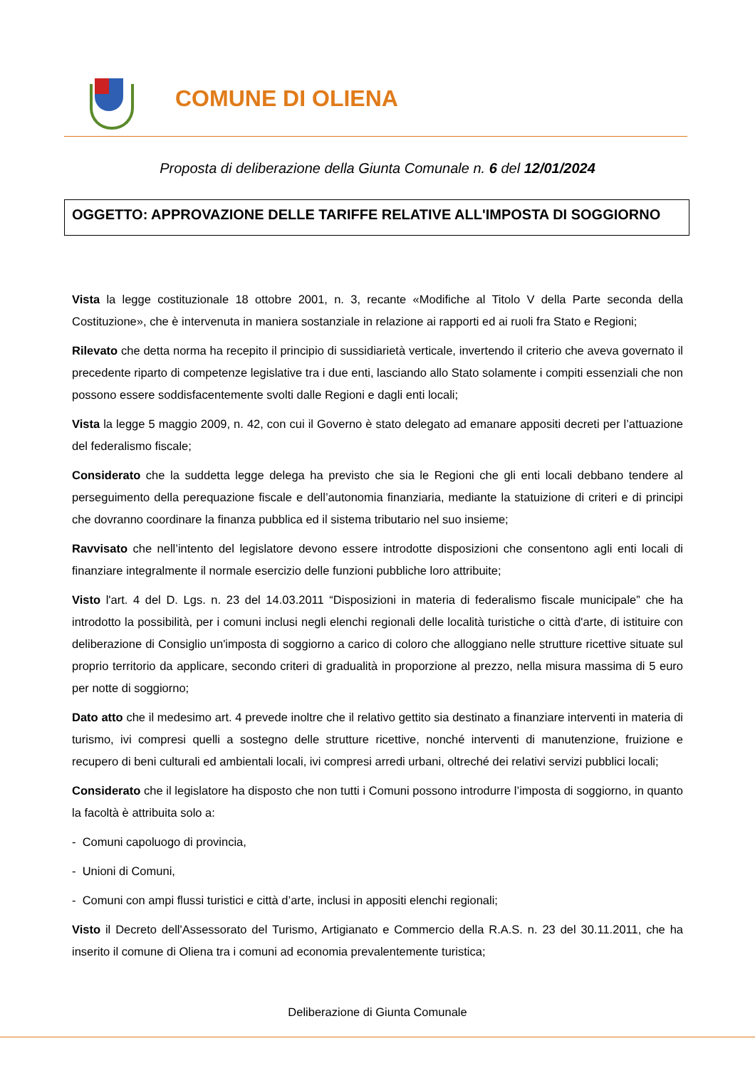COMUNE DI OLIENA
Proposta di deliberazione della Giunta Comunale n. 6 del 12/01/2024
OGGETTO: APPROVAZIONE DELLE TARIFFE RELATIVE ALL'IMPOSTA DI SOGGIORNO
Vista la legge costituzionale 18 ottobre 2001, n. 3, recante «Modifiche al Titolo V della Parte seconda della Costituzione», che è intervenuta in maniera sostanziale in relazione ai rapporti ed ai ruoli fra Stato e Regioni;
Rilevato che detta norma ha recepito il principio di sussidiarietà verticale, invertendo il criterio che aveva governato il precedente riparto di competenze legislative tra i due enti, lasciando allo Stato solamente i compiti essenziali che non possono essere soddisfacentemente svolti dalle Regioni e dagli enti locali;
Vista la legge 5 maggio 2009, n. 42, con cui il Governo è stato delegato ad emanare appositi decreti per l’attuazione del federalismo fiscale;
Considerato che la suddetta legge delega ha previsto che sia le Regioni che gli enti locali debbano tendere al perseguimento della perequazione fiscale e dell’autonomia finanziaria, mediante la statuizione di criteri e di principi che dovranno coordinare la finanza pubblica ed il sistema tributario nel suo insieme;
Ravvisato che nell’intento del legislatore devono essere introdotte disposizioni che consentono agli enti locali di finanziare integralmente il normale esercizio delle funzioni pubbliche loro attribuite;
Visto l'art. 4 del D. Lgs. n. 23 del 14.03.2011 “Disposizioni in materia di federalismo fiscale municipale” che ha introdotto la possibilità, per i comuni inclusi negli elenchi regionali delle località turistiche o città d'arte, di istituire con deliberazione di Consiglio un'imposta di soggiorno a carico di coloro che alloggiano nelle strutture ricettive situate sul proprio territorio da applicare, secondo criteri di gradualità in proporzione al prezzo, nella misura massima di 5 euro per notte di soggiorno;
Dato atto che il medesimo art. 4 prevede inoltre che il relativo gettito sia destinato a finanziare interventi in materia di turismo, ivi compresi quelli a sostegno delle strutture ricettive, nonché interventi di manutenzione, fruizione e recupero di beni culturali ed ambientali locali, ivi compresi arredi urbani, oltreché dei relativi servizi pubblici locali;
Considerato che il legislatore ha disposto che non tutti i Comuni possono introdurre l’imposta di soggiorno, in quanto la facoltà è attribuita solo a:
- Comuni capoluogo di provincia,
- Unioni di Comuni,
- Comuni con ampi flussi turistici e città d’arte, inclusi in appositi elenchi regionali;
Visto il Decreto dell'Assessorato del Turismo, Artigianato e Commercio della R.A.S. n. 23 del 30.11.2011, che ha inserito il comune di Oliena tra i comuni ad economia prevalentemente turistica;
Deliberazione di Giunta Comunale